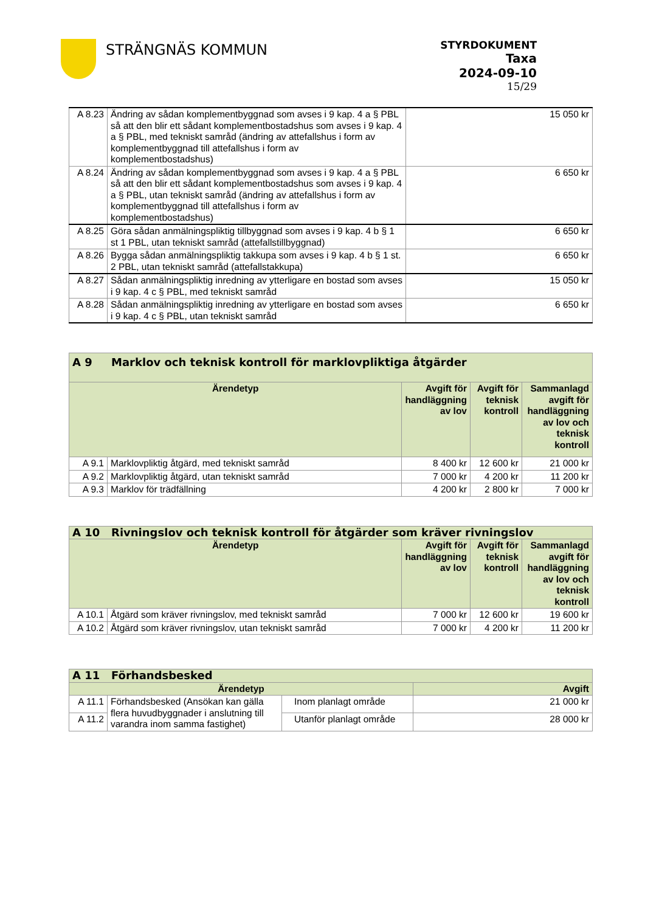STRÄNGNÄS KOMMUN
STYRDOKUMENT
Taxa
2024-09-10
15/29
| A 8.23 | Ändring av sådan komplementbyggnad som avses i 9 kap. 4 a § PBL så att den blir ett sådant komplementbostadshus som avses i 9 kap. 4 a § PBL, med tekniskt samråd (ändring av attefallshus i form av komplementbyggnad till attefallshus i form av komplementbostadshus) | 15 050 kr |
| A 8.24 | Ändring av sådan komplementbyggnad som avses i 9 kap. 4 a § PBL så att den blir ett sådant komplementbostadshus som avses i 9 kap. 4 a § PBL, utan tekniskt samråd (ändring av attefallshus i form av komplementbyggnad till attefallshus i form av komplementbostadshus) | 6 650 kr |
| A 8.25 | Göra sådan anmälningspliktig tillbyggnad som avses i 9 kap. 4 b § 1 st 1 PBL, utan tekniskt samråd (attefallstillbyggnad) | 6 650 kr |
| A 8.26 | Bygga sådan anmälningspliktig takkupa som avses i 9 kap. 4 b § 1 st. 2 PBL, utan tekniskt samråd (attefallstakkupa) | 6 650 kr |
| A 8.27 | Sådan anmälningspliktig inredning av ytterligare en bostad som avses i 9 kap. 4 c § PBL, med tekniskt samråd | 15 050 kr |
| A 8.28 | Sådan anmälningspliktig inredning av ytterligare en bostad som avses i 9 kap. 4 c § PBL, utan tekniskt samråd | 6 650 kr |
| A 9 Marklov och teknisk kontroll för marklovpliktiga åtgärder | | | | |
| --- | --- | --- | --- | --- |
| Ärendetyp | | Avgift för handläggning av lov | Avgift för teknisk kontroll | Sammanlagd avgift för handläggning av lov och teknisk kontroll |
| A 9.1 | Marklovpliktig åtgärd, med tekniskt samråd | 8 400 kr | 12 600 kr | 21 000 kr |
| A 9.2 | Marklovpliktig åtgärd, utan tekniskt samråd | 7 000 kr | 4 200 kr | 11 200 kr |
| A 9.3 | Marklov för trädfällning | 4 200 kr | 2 800 kr | 7 000 kr |
| A 10 Rivningslov och teknisk kontroll för åtgärder som kräver rivningslov | | | | |
| --- | --- | --- | --- | --- |
| Ärendetyp | | Avgift för handläggning av lov | Avgift för teknisk kontroll | Sammanlagd avgift för handläggning av lov och teknisk kontroll |
| A 10.1 | Åtgärd som kräver rivningslov, med tekniskt samråd | 7 000 kr | 12 600 kr | 19 600 kr |
| A 10.2 | Åtgärd som kräver rivningslov, utan tekniskt samråd | 7 000 kr | 4 200 kr | 11 200 kr |
| A 11 Förhandsbesked | | | |
| --- | --- | --- | --- |
| Ärendetyp | | | Avgift |
| A 11.1 | Förhandsbesked (Ansökan kan gälla flera huvudbyggnader i anslutning till varandra inom samma fastighet) | Inom planlagt område | 21 000 kr |
| A 11.2 | | Utanför planlagt område | 28 000 kr |